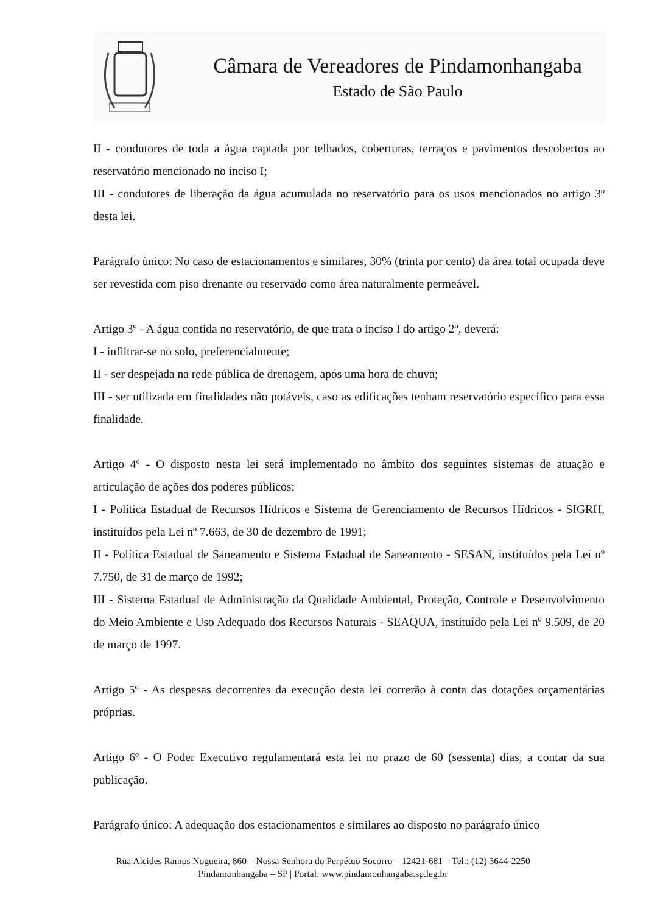Câmara de Vereadores de Pindamonhangaba
Estado de São Paulo
II - condutores de toda a água captada por telhados, coberturas, terraços e pavimentos descobertos ao reservatório mencionado no inciso I;
III - condutores de liberação da água acumulada no reservatório para os usos mencionados no artigo 3º desta lei.
Parágrafo ùnico: No caso de estacionamentos e similares, 30% (trinta por cento) da área total ocupada deve ser revestida com piso drenante ou reservado como área naturalmente permeável.
Artigo 3º - A água contida no reservatório, de que trata o inciso I do artigo 2º, deverá:
I - infiltrar-se no solo, preferencialmente;
II - ser despejada na rede pública de drenagem, após uma hora de chuva;
III - ser utilizada em finalidades não potáveis, caso as edificações tenham reservatório específico para essa finalidade.
Artigo 4º - O disposto nesta lei será implementado no âmbito dos seguintes sistemas de atuação e articulação de ações dos poderes públicos:
I - Política Estadual de Recursos Hídricos e Sistema de Gerenciamento de Recursos Hídricos - SIGRH, instituídos pela Lei nº 7.663, de 30 de dezembro de 1991;
II - Política Estadual de Saneamento e Sistema Estadual de Saneamento - SESAN, instituídos pela Lei nº 7.750, de 31 de março de 1992;
III - Sistema Estadual de Administração da Qualidade Ambiental, Proteção, Controle e Desenvolvimento do Meio Ambiente e Uso Adequado dos Recursos Naturais - SEAQUA, instituído pela Lei nº 9.509, de 20 de março de 1997.
Artigo 5º - As despesas decorrentes da execução desta lei correrão à conta das dotações orçamentárias próprias.
Artigo 6º - O Poder Executivo regulamentará esta lei no prazo de 60 (sessenta) dias, a contar da sua publicação.
Parágrafo único: A adequação dos estacionamentos e similares ao disposto no parágrafo único
Rua Alcides Ramos Nogueira, 860 – Nossa Senhora do Perpétuo Socorro – 12421-681 – Tel.: (12) 3644-2250
Pindamonhangaba – SP | Portal: www.pindamonhangaba.sp.leg.br